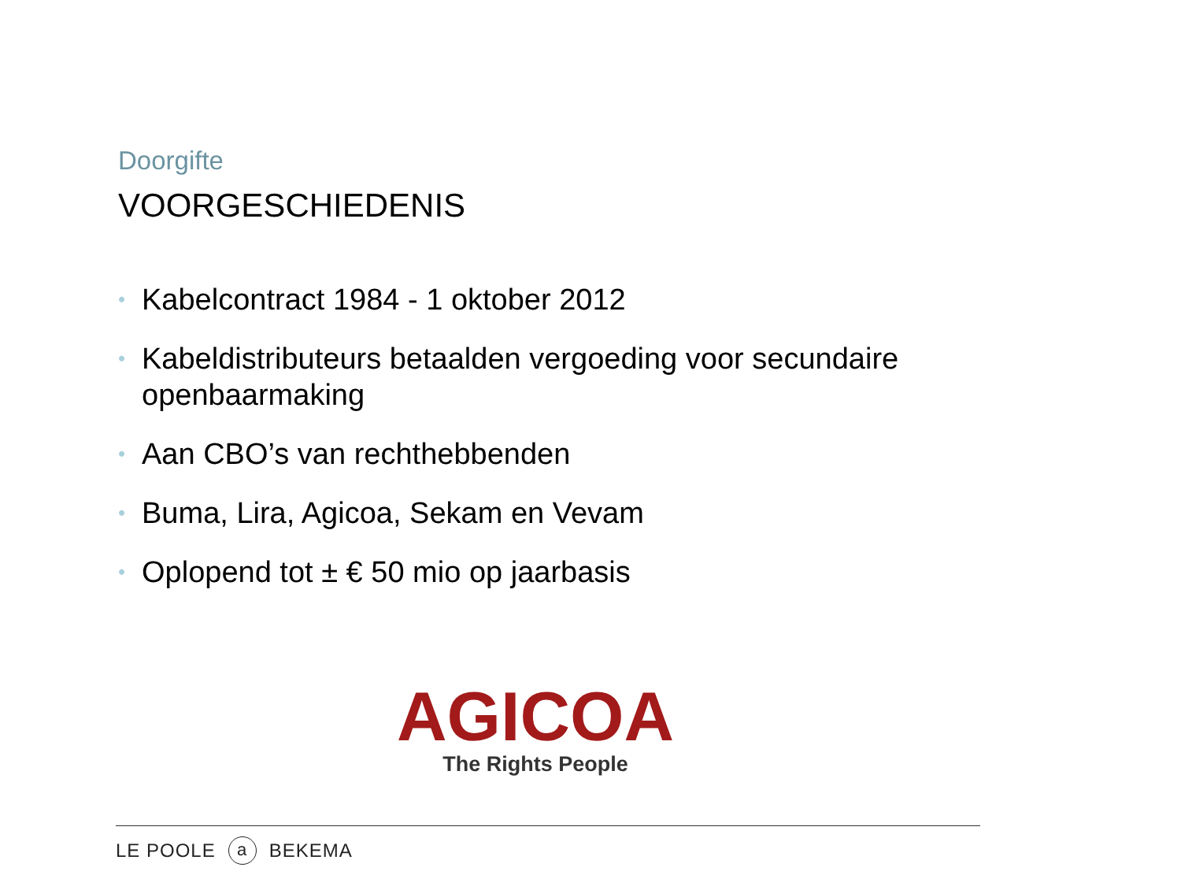Doorgifte
VOORGESCHIEDENIS
• Kabelcontract 1984 - 1 oktober 2012
• Kabeldistributeurs betaalden vergoeding voor secundaire openbaarmaking
• Aan CBO’s van rechthebbenden
• Buma, Lira, Agicoa, Sekam en Vevam
• Oplopend tot ± € 50 mio op jaarbasis
AGICOA
The Rights People
LE POOLE a BEKEMA